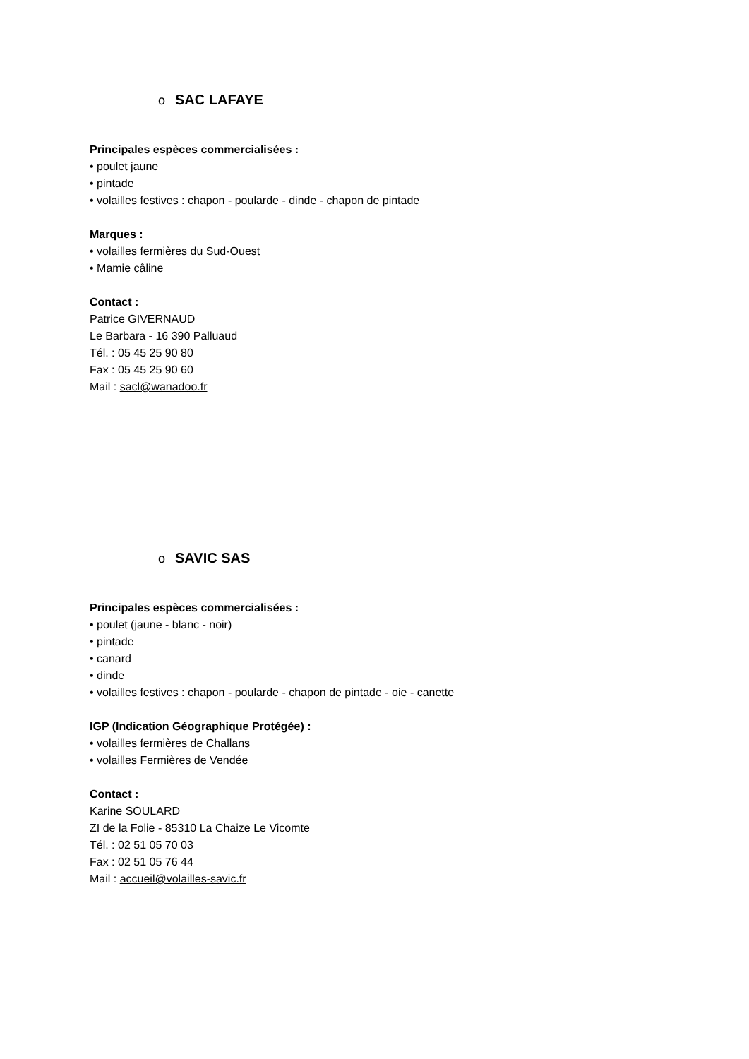o SAC LAFAYE
Principales espèces commercialisées :
• poulet jaune
• pintade
• volailles festives : chapon - poularde - dinde - chapon de pintade
Marques :
• volailles fermières du Sud-Ouest
• Mamie câline
Contact :
Patrice GIVERNAUD
Le Barbara - 16 390 Palluaud
Tél. : 05 45 25 90 80
Fax : 05 45 25 90 60
Mail : sacl@wanadoo.fr
o SAVIC SAS
Principales espèces commercialisées :
• poulet (jaune - blanc - noir)
• pintade
• canard
• dinde
• volailles festives : chapon - poularde - chapon de pintade - oie - canette
IGP (Indication Géographique Protégée) :
• volailles fermières de Challans
• volailles Fermières de Vendée
Contact :
Karine SOULARD
ZI de la Folie - 85310 La Chaize Le Vicomte
Tél. : 02 51 05 70 03
Fax : 02 51 05 76 44
Mail : accueil@volailles-savic.fr